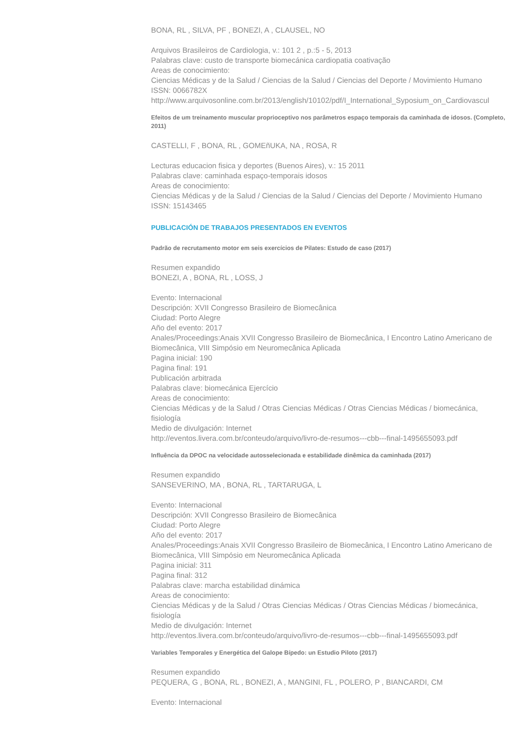BONA, RL , SILVA, PF , BONEZI, A , CLAUSEL, NO
Arquivos Brasileiros de Cardiologia, v.: 101 2 , p.:5 - 5, 2013
Palabras clave: custo de transporte biomecánica cardiopatia coativação
Areas de conocimiento:
Ciencias Médicas y de la Salud / Ciencias de la Salud / Ciencias del Deporte / Movimiento Humano
ISSN: 0066782X
http://www.arquivosonline.com.br/2013/english/10102/pdf/I_International_Syposium_on_Cardiovascul
Efeitos de um treinamento muscular proprioceptivo nos parâmetros espaço temporais da caminhada de idosos. (Completo, 2011)
CASTELLI, F , BONA, RL , GOMEñUKA, NA , ROSA, R
Lecturas educacion fisica y deportes (Buenos Aires), v.: 15 2011
Palabras clave: caminhada espaço-temporais idosos
Areas de conocimiento:
Ciencias Médicas y de la Salud / Ciencias de la Salud / Ciencias del Deporte / Movimiento Humano
ISSN: 15143465
PUBLICACIÓN DE TRABAJOS PRESENTADOS EN EVENTOS
Padrão de recrutamento motor em seis exercícios de Pilates: Estudo de caso (2017)
Resumen expandido
BONEZI, A , BONA, RL , LOSS, J
Evento: Internacional
Descripción: XVII Congresso Brasileiro de Biomecânica
Ciudad: Porto Alegre
Año del evento: 2017
Anales/Proceedings:Anais XVII Congresso Brasileiro de Biomecânica, I Encontro Latino Americano de Biomecânica, VIII Simpósio em Neuromecânica Aplicada
Pagina inicial: 190
Pagina final: 191
Publicación arbitrada
Palabras clave: biomecánica Ejercício
Areas de conocimiento:
Ciencias Médicas y de la Salud / Otras Ciencias Médicas / Otras Ciencias Médicas / biomecánica, fisiología
Medio de divulgación: Internet
http://eventos.livera.com.br/conteudo/arquivo/livro-de-resumos---cbb---final-1495655093.pdf
Influência da DPOC na velocidade autosselecionada e estabilidade dinêmica da caminhada (2017)
Resumen expandido
SANSEVERINO, MA , BONA, RL , TARTARUGA, L
Evento: Internacional
Descripción: XVII Congresso Brasileiro de Biomecânica
Ciudad: Porto Alegre
Año del evento: 2017
Anales/Proceedings:Anais XVII Congresso Brasileiro de Biomecânica, I Encontro Latino Americano de Biomecânica, VIII Simpósio em Neuromecânica Aplicada
Pagina inicial: 311
Pagina final: 312
Palabras clave: marcha estabilidad dinámica
Areas de conocimiento:
Ciencias Médicas y de la Salud / Otras Ciencias Médicas / Otras Ciencias Médicas / biomecánica, fisiología
Medio de divulgación: Internet
http://eventos.livera.com.br/conteudo/arquivo/livro-de-resumos---cbb---final-1495655093.pdf
Variables Temporales y Energética del Galope Bípedo: un Estudio Piloto (2017)
Resumen expandido
PEQUERA, G , BONA, RL , BONEZI, A , MANGINI, FL , POLERO, P , BIANCARDI, CM
Evento: Internacional